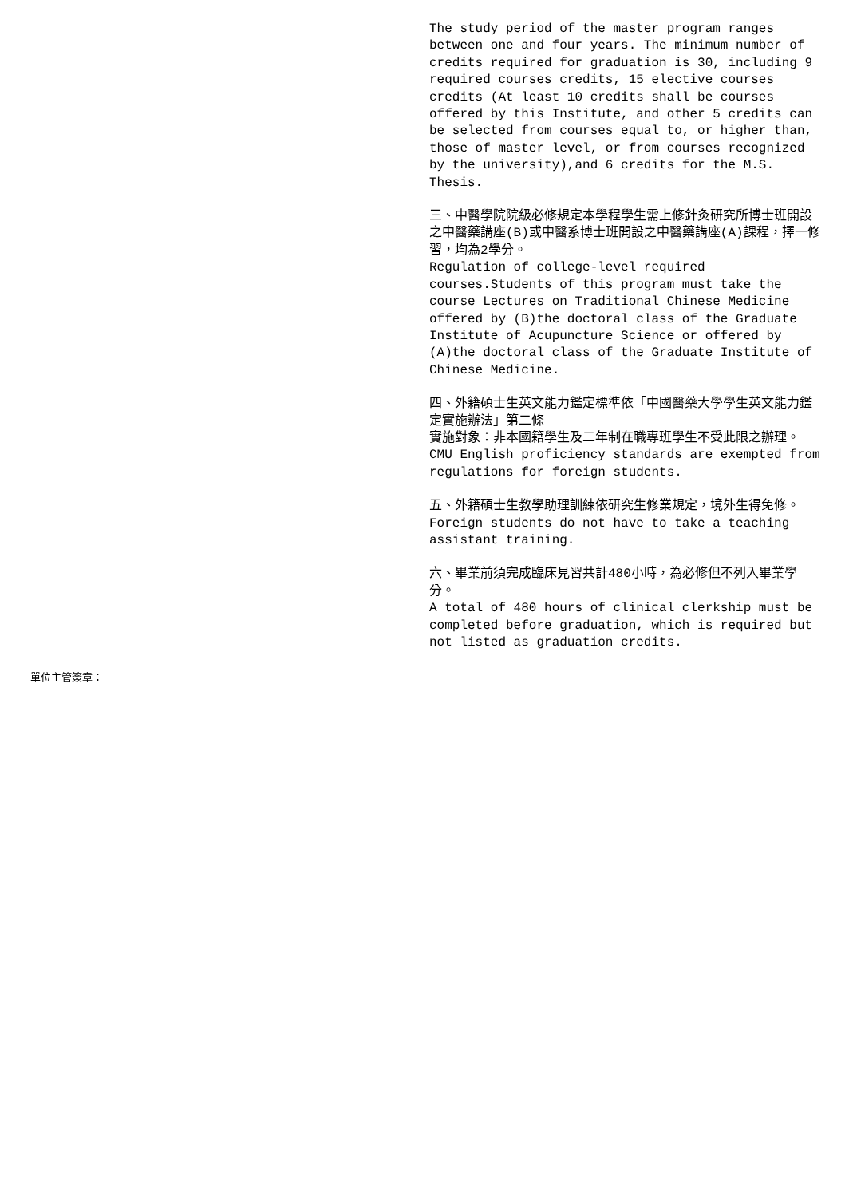The study period of the master program ranges between one and four years. The minimum number of credits required for graduation is 30, including 9 required courses credits, 15 elective courses credits (At least 10 credits shall be courses offered by this Institute, and other 5 credits can be selected from courses equal to, or higher than, those of master level, or from courses recognized by the university),and 6 credits for the M.S. Thesis.
三、中醫學院院級必修規定本學程學生需上修針灸研究所博士班開設之中醫藥講座(B)或中醫系博士班開設之中醫藥講座(A)課程，擇一修習，均為2學分。
Regulation of college-level required courses.Students of this program must take the course Lectures on Traditional Chinese Medicine offered by (B)the doctoral class of the Graduate Institute of Acupuncture Science or offered by (A)the doctoral class of the Graduate Institute of Chinese Medicine.
四、外籍碩士生英文能力鑑定標準依「中國醫藥大學學生英文能力鑑定實施辦法」第二條
實施對象：非本國籍學生及二年制在職專班學生不受此限之辦理。
CMU English proficiency standards are exempted from regulations for foreign students.
五、外籍碩士生教學助理訓練依研究生修業規定，境外生得免修。
Foreign students do not have to take a teaching assistant training.
六、畢業前須完成臨床見習共計480小時，為必修但不列入畢業學分。
A total of 480 hours of clinical clerkship must be completed before graduation, which is required but not listed as graduation credits.
單位主管簽章：